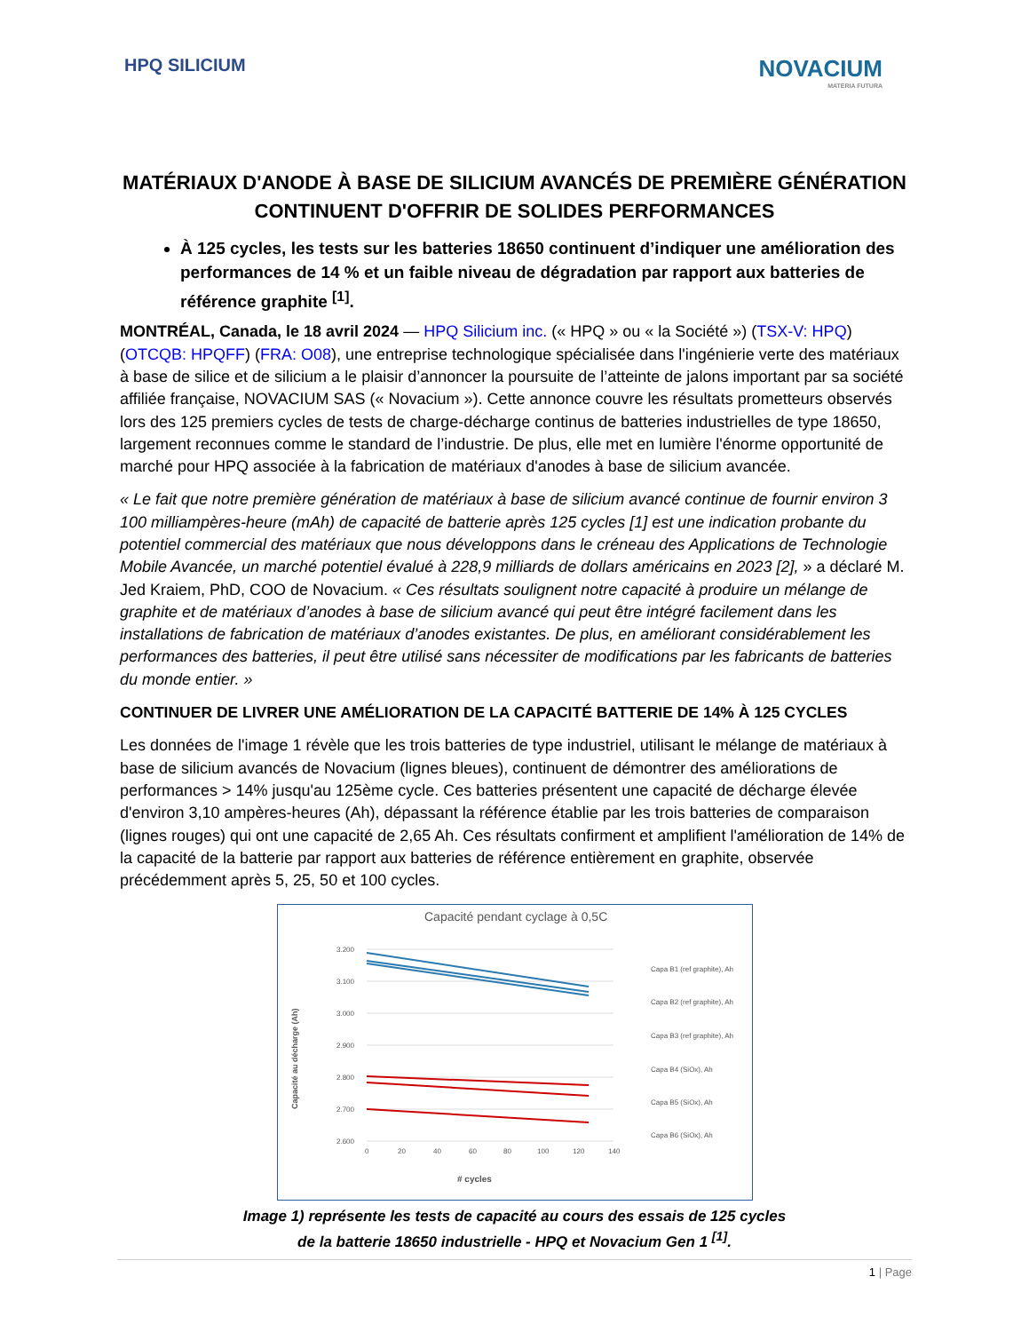HPQ SILICIUM
NOVACIUM
MATERIA FUTURA
MATÉRIAUX D'ANODE À BASE DE SILICIUM AVANCÉS DE PREMIÈRE GÉNÉRATION CONTINUENT D'OFFRIR DE SOLIDES PERFORMANCES
À 125 cycles, les tests sur les batteries 18650 continuent d’indiquer une amélioration des performances de 14 % et un faible niveau de dégradation par rapport aux batteries de référence graphite <sup>[1]</sup>.
MONTRÉAL, Canada, le 18 avril 2024 — HPQ Silicium inc. (« HPQ » ou « la Société ») (TSX-V: HPQ) (OTCQB: HPQFF) (FRA: O08), une entreprise technologique spécialisée dans l'ingénierie verte des matériaux à base de silice et de silicium a le plaisir d’annoncer la poursuite de l’atteinte de jalons important par sa société affiliée française, NOVACIUM SAS (« Novacium »). Cette annonce couvre les résultats prometteurs observés lors des 125 premiers cycles de tests de charge-décharge continus de batteries industrielles de type 18650, largement reconnues comme le standard de l’industrie. De plus, elle met en lumière l'énorme opportunité de marché pour HPQ associée à la fabrication de matériaux d'anodes à base de silicium avancée.
« Le fait que notre première génération de matériaux à base de silicium avancé continue de fournir environ 3 100 milliampères-heure (mAh) de capacité de batterie après 125 cycles [1] est une indication probante du potentiel commercial des matériaux que nous développons dans le créneau des Applications de Technologie Mobile Avancée, un marché potentiel évalué à 228,9 milliards de dollars américains en 2023 [2], » a déclaré M. Jed Kraiem, PhD, COO de Novacium. « Ces résultats soulignent notre capacité à produire un mélange de graphite et de matériaux d’anodes à base de silicium avancé qui peut être intégré facilement dans les installations de fabrication de matériaux d’anodes existantes. De plus, en améliorant considérablement les performances des batteries, il peut être utilisé sans nécessiter de modifications par les fabricants de batteries du monde entier. »
CONTINUER DE LIVRER UNE AMÉLIORATION DE LA CAPACITÉ BATTERIE DE 14% À 125 CYCLES
Les données de l'image 1 révèle que les trois batteries de type industriel, utilisant le mélange de matériaux à base de silicium avancés de Novacium (lignes bleues), continuent de démontrer des améliorations de performances > 14% jusqu'au 125ème cycle. Ces batteries présentent une capacité de décharge élevée d'environ 3,10 ampères-heures (Ah), dépassant la référence établie par les trois batteries de comparaison (lignes rouges) qui ont une capacité de 2,65 Ah. Ces résultats confirment et amplifient l'amélioration de 14% de la capacité de la batterie par rapport aux batteries de référence entièrement en graphite, observée précédemment après 5, 25, 50 et 100 cycles.
Capacité pendant cyclage à 0,5C
Capacité au décharge (Ah)
3.200
3.100
3.000
2.900
2.800
2.700
2.600
0
20
40
60
80
100
120
140
# cycles
Capa B1 (ref graphite), Ah
Capa B2 (ref graphite), Ah
Capa B3 (ref graphite), Ah
Capa B4 (SiOx), Ah
Capa B5 (SiOx), Ah
Capa B6 (SiOx), Ah
Image 1) représente les tests de capacité au cours des essais de 125 cycles
de la batterie 18650 industrielle - HPQ et Novacium Gen 1 <sup>[1]</sup>.
1 | Page